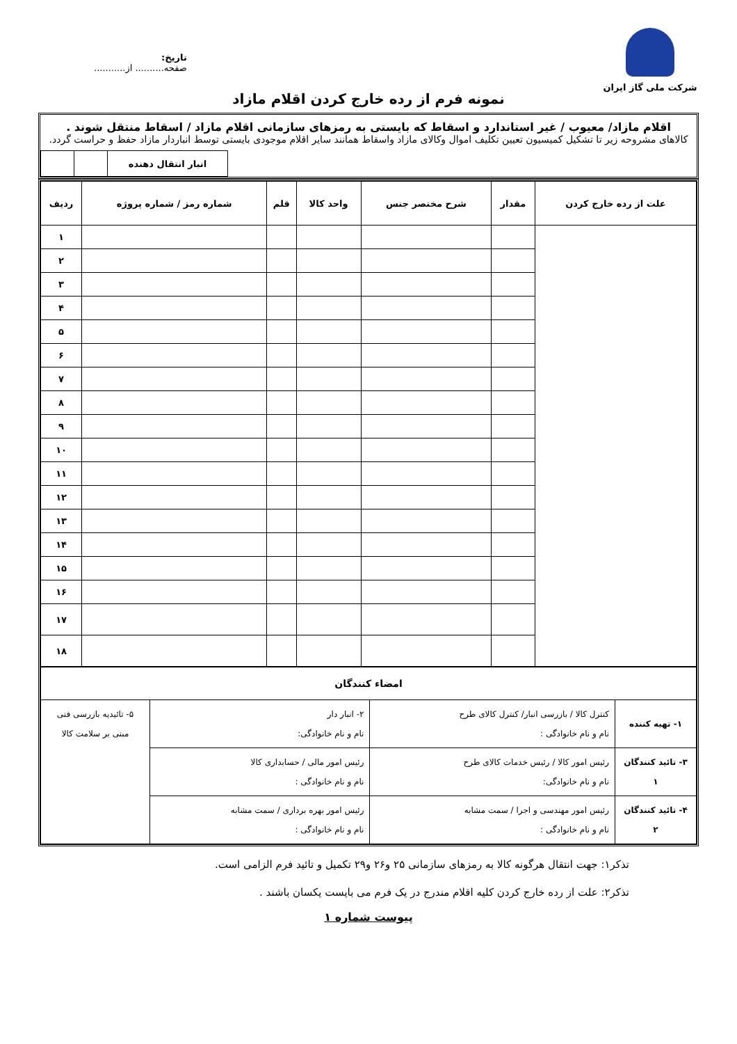شرکت ملی گاز ایران
تاریخ:
صفحه.......... از...........
نمونه فرم از رده خارج کردن اقلام مازاد
اقلام مازاد/ معیوب / غیر استاندارد و اسقاط که بایستی به رمزهای سازمانی اقلام مازاد / اسقاط منتقل شوند .
کالاهای مشروحه زیر تا تشکیل کمیسیون تعیین تکلیف اموال وکالای مازاد واسقاط همانند سایر اقلام موجودی بایستی توسط انباردار مازاد حفظ و حراست گردد.
| انبار انتقال دهنده | | |
| علت از رده خارج کردن | مقدار | شرح مختصر جنس | واحد کالا | قلم | شماره رمز / شماره پروژه | ردیف |
| --- | --- | --- | --- | --- | --- | --- |
| | | | | | | ۱ |
| | | | | | | ۲ |
| | | | | | | ۳ |
| | | | | | | ۴ |
| | | | | | | ۵ |
| | | | | | | ۶ |
| | | | | | | ۷ |
| | | | | | | ۸ |
| | | | | | | ۹ |
| | | | | | | ۱۰ |
| | | | | | | ۱۱ |
| | | | | | | ۱۲ |
| | | | | | | ۱۳ |
| | | | | | | ۱۴ |
| | | | | | | ۱۵ |
| | | | | | | ۱۶ |
| | | | | | | ۱۷ |
| | | | | | | ۱۸ |
| امضاء کنندگان | | | |
| ۱- تهیه کننده | کنترل کالا / بازرسی انبار/ کنترل کالای طرح نام و نام خانوادگی : | ۲- انبار دار نام و نام خانوادگی: | ۵- تائیدیه بازرسی فنی مبنی بر سلامت کالا |
| ۳- تائید کنندگان ۱ | رئیس امور کالا / رئیس خدمات کالای طرح نام و نام خانوادگی: | رئیس امور مالی / حسابداری کالا نام و نام خانوادگی : | |
| ۴- تائید کنندگان ۲ | رئیس امور مهندسی و اجرا / سمت مشابه نام و نام خانوادگی : | رئیس امور بهره برداری / سمت مشابه نام و نام خانوادگی : | |
تذکر۱: جهت انتقال هرگونه کالا به رمزهای سازمانی ۲۵ و۲۶ و۲۹ تکمیل و تائید فرم الزامی است.
تذکر۲: علت از رده خارج کردن کلیه اقلام مندرج در یک فرم می بایست یکسان باشند .
پیوست شماره ۱